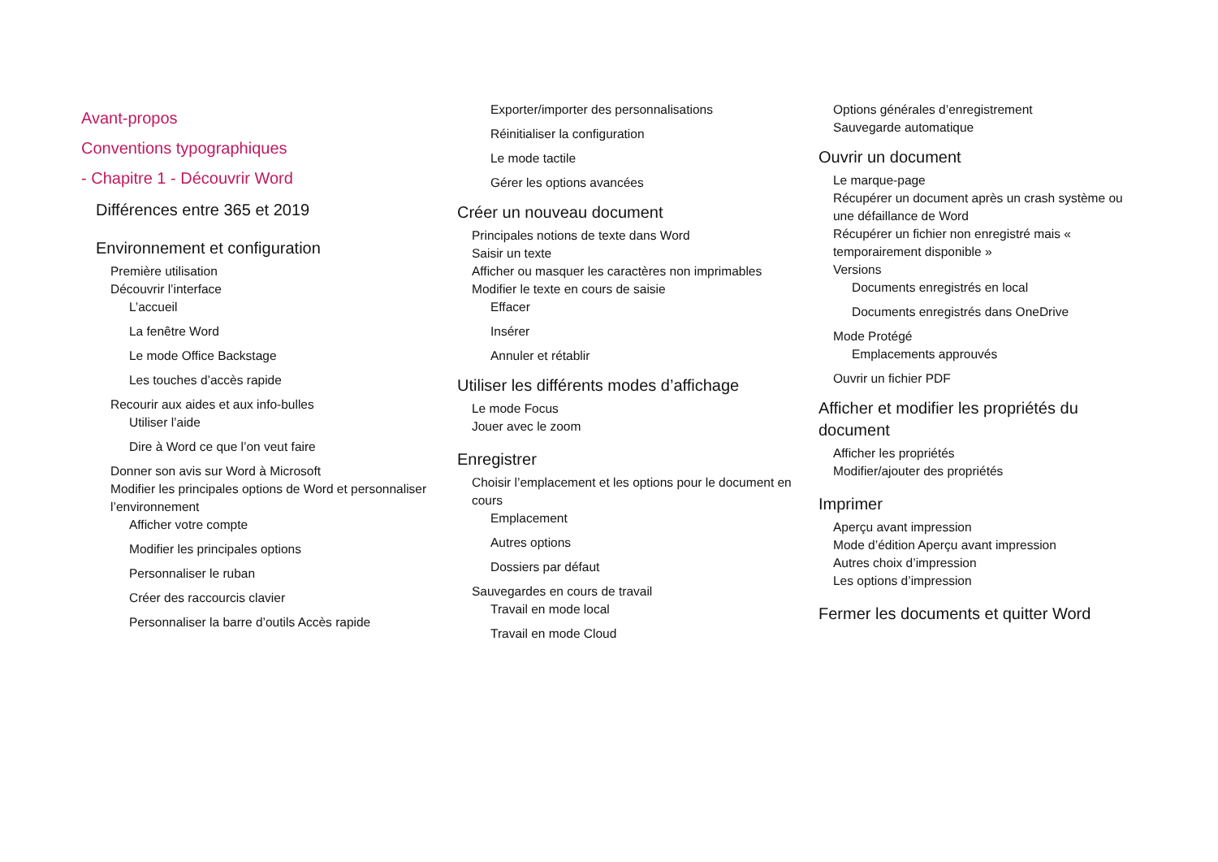Avant-propos
Conventions typographiques
- Chapitre 1 - Découvrir Word
Différences entre 365 et 2019
Environnement et configuration
Première utilisation
Découvrir l’interface
L’accueil
La fenêtre Word
Le mode Office Backstage
Les touches d’accès rapide
Recourir aux aides et aux info-bulles
Utiliser l’aide
Dire à Word ce que l’on veut faire
Donner son avis sur Word à Microsoft
Modifier les principales options de Word et personnaliser l’environnement
Afficher votre compte
Modifier les principales options
Personnaliser le ruban
Créer des raccourcis clavier
Personnaliser la barre d’outils Accès rapide
Exporter/importer des personnalisations
Réinitialiser la configuration
Le mode tactile
Gérer les options avancées
Créer un nouveau document
Principales notions de texte dans Word
Saisir un texte
Afficher ou masquer les caractères non imprimables
Modifier le texte en cours de saisie
Effacer
Insérer
Annuler et rétablir
Utiliser les différents modes d’affichage
Le mode Focus
Jouer avec le zoom
Enregistrer
Choisir l’emplacement et les options pour le document en cours
Emplacement
Autres options
Dossiers par défaut
Sauvegardes en cours de travail
Travail en mode local
Travail en mode Cloud
Options générales d’enregistrement
Sauvegarde automatique
Ouvrir un document
Le marque-page
Récupérer un document après un crash système ou une défaillance de Word
Récupérer un fichier non enregistré mais « temporairement disponible »
Versions
Documents enregistrés en local
Documents enregistrés dans OneDrive
Mode Protégé
Emplacements approuvés
Ouvrir un fichier PDF
Afficher et modifier les propriétés du document
Afficher les propriétés
Modifier/ajouter des propriétés
Imprimer
Aperçu avant impression
Mode d’édition Aperçu avant impression
Autres choix d’impression
Les options d’impression
Fermer les documents et quitter Word